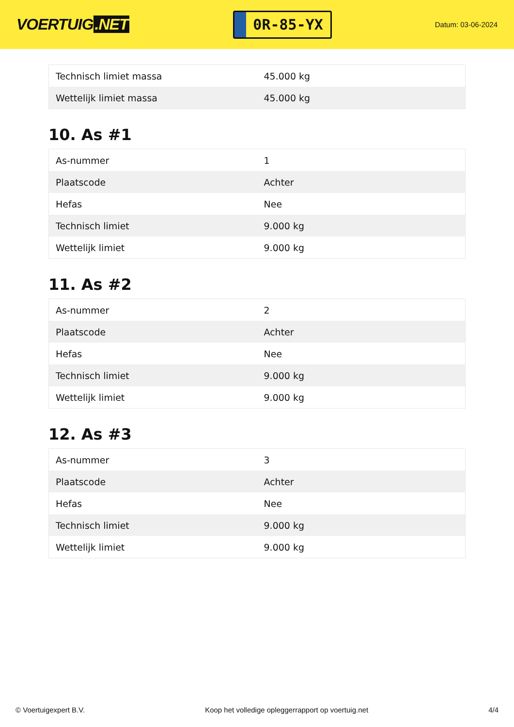VOERTUIG.NET
0R-85-YX
Datum: 03-06-2024
| Technisch limiet massa | 45.000 kg |
| Wettelijk limiet massa | 45.000 kg |
10. As #1
| As-nummer | 1 |
| Plaatscode | Achter |
| Hefas | Nee |
| Technisch limiet | 9.000 kg |
| Wettelijk limiet | 9.000 kg |
11. As #2
| As-nummer | 2 |
| Plaatscode | Achter |
| Hefas | Nee |
| Technisch limiet | 9.000 kg |
| Wettelijk limiet | 9.000 kg |
12. As #3
| As-nummer | 3 |
| Plaatscode | Achter |
| Hefas | Nee |
| Technisch limiet | 9.000 kg |
| Wettelijk limiet | 9.000 kg |
© Voertuigexpert B.V. Koop het volledige opleggerrapport op voertuig.net 4/4